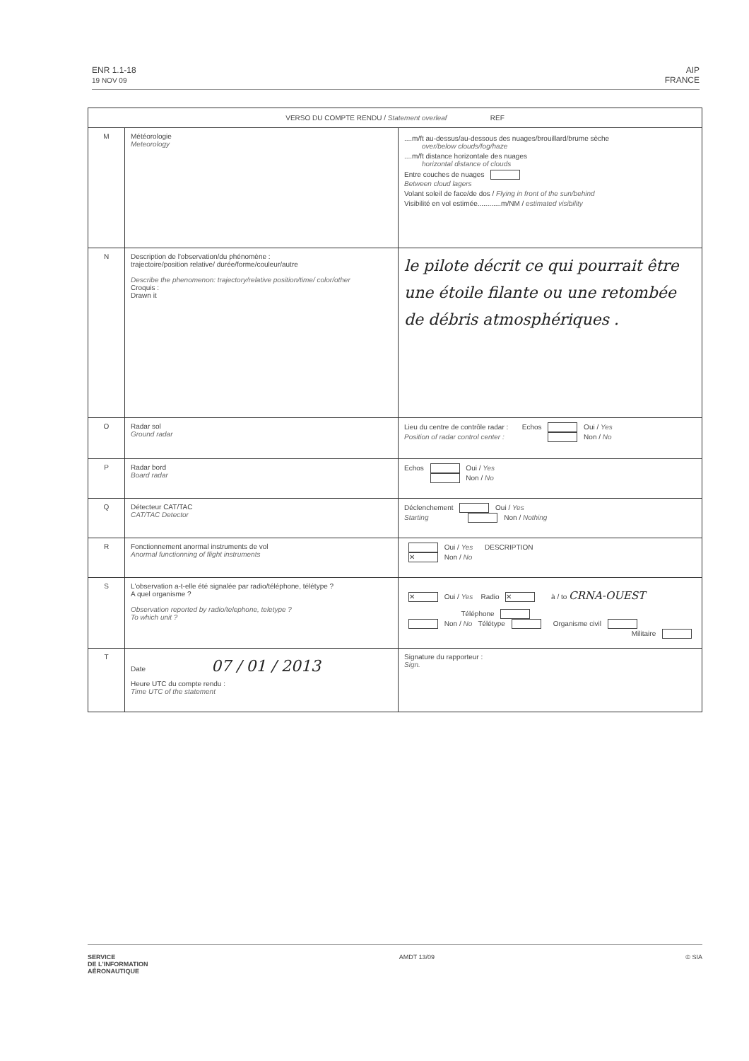ENR 1.1-18
19 NOV 09
AIP
FRANCE
| VERSO DU COMPTE RENDU / Statement overleaf REF | | |
| --- | --- | --- |
| M | Météorologie Meteorology | ....m/ft au-dessus/au-dessous des nuages/brouillard/brume sèche over/below clouds/fog/haze ....m/ft distance horizontale des nuages horizontal distance of clouds Entre couches de nuages Between cloud lagers Volant soleil de face/de dos / Flying in front of the sun/behind Visibilité en vol estimée............m/NM / estimated visibility |
| N | Description de l'observation/du phénomène : trajectoire/position relative/ durée/forme/couleur/autre Describe the phenomenon: trajectory/relative position/time/ color/other Croquis : Drawn it | le pilote décrit ce qui pourrait être une étoile filante ou une retombée de débris atmosphériques . |
| O | Radar sol Ground radar | Lieu du centre de contrôle radar : Echos Oui / Yes Position of radar control center : Non / No |
| P | Radar bord Board radar | Echos Oui / Yes Non / No |
| Q | Détecteur CAT/TAC CAT/TAC Detector | Déclenchement Oui / Yes Starting Non / Nothing |
| R | Fonctionnement anormal instruments de vol Anormal functionning of flight instruments | Oui / Yes DESCRIPTION ✕ Non / No |
| S | L'observation a-t-elle été signalée par radio/téléphone, télétype ? A quel organisme ? Observation reported by radio/telephone, teletype ? To which unit ? | ✕ Oui / Yes Radio ✕ à / to CRNA-OUEST Téléphone Non / No Télétype Organisme civil Militaire |
| T | Date 07 / 01 / 2013 Heure UTC du compte rendu : Time UTC of the statement | Signature du rapporteur : Sign. |
SERVICE
DE L'INFORMATION
AÉRONAUTIQUE
AMDT 13/09 © SIA